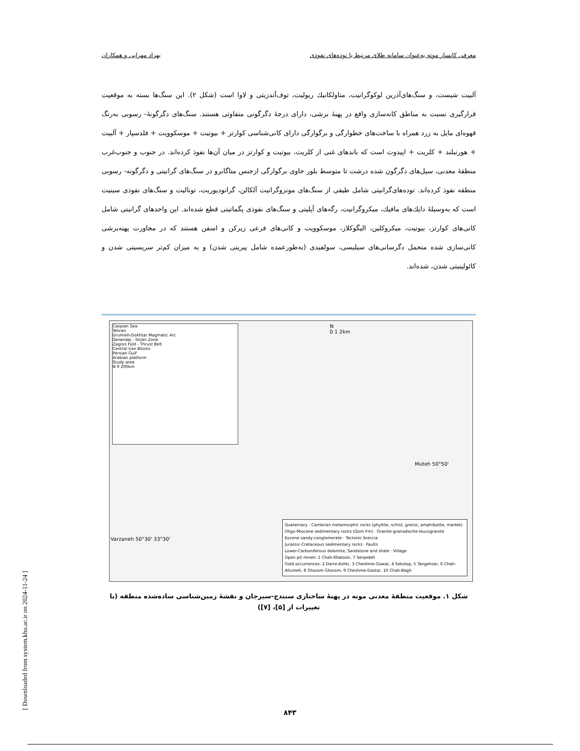معرفی کانسار موته به‌عنوان سامانه طلای مرتبط با توده‌های نفوذی بهزاد مهرابی و همکاران
آلبیت شیست، و سنگ‌های‌آذرین لوکوگرانیت، متاولکانیك ریولیت، توف‌آندزیتی و لاوا است (شکل ۲). این سنگ‌ها بسته به موقعیت قرارگیری نسبت به مناطق کانه‌سازی واقع در پهنهٔ برشی، دارای درجهٔ دگرگونی متفاوتی هستند. سنگ‌های دگرگونهٔ- رسوبی به‌رنگ قهوه‌ای مایل به زرد همراه با ساخت‌های خطوارگی و برگوارگی دارای کانی‌شناسی کوارتز + بیوتیت + موسکوویت + فلدسپار + آلبیت + هورنبلند + کلریت + اپیدوت است که باندهای غنی از کلریت، بیوتیت و کوارتز در میان آن‌ها نفوذ کرده‌اند. در جنوب و جنوب‌غرب منطقهٔ معدنی، سیل‌های دگرگون شده درشت تا متوسط بلور حاوی برگوارگی ازجنس متاگابرو در سنگ‌های گرانیتی و دگرگونه- رسوبی منطقه نفوذ کرده‌اند. توده‌های‌گرانیتی شامل طیفی از سنگ‌های مونزوگرانیت آلکالن، گرانودیوریت، تونالیت و سنگ‌های نفوذی سینیت است که به‌وسیلهٔ دایك‌های مافیك، میکروگرانیت، رگه‌های آپلیتی و سنگ‌های نفوذی پگماتیتی قطع شده‌اند. این واحدهای گرانیتی شامل کانی‌های کوارتز، بیوتیت، میکروکلین، الیگوکلاز، موسکوویت و کانی‌های فرعی زیرکن و اسفن هستند که در مجاورت پهنه‌برشی کانی‌سازی شده متحمل دگرسانی‌های سیلیسی، سولفیدی (به‌طورعمده شامل پیریتی شدن) و به میزان کم‌تر سریسیتی شدن و کائولینیتی شدن، شده‌اند.
Caspian Sea
Tehran
Urumieh-Dokhtar Magmatic Arc
Sanandaj - Sirjan Zone
Zagros Fold - Thrust Belt
Central Iran Blocks
Persian Gulf
Arabian platform
Study area
N 0 200km
N
0 1 2km
Varzaneh 50°30' 33°30'
Muteh 50°50'
Quaternary · Cambrian metamorphic rocks (phyllite, schist, gneiss, amphibolite, marble)
Oligo-Miocene sedimentary rocks (Qom Fm) · Granite-granodiorite-leucogranite
Eocene sandy-conglomerate · Tectonic breccia
Jurassic-Cretaceous sedimentary rocks · Faults
Lower-Carboniferous dolomite, Sandstone and shale · Village
Open pit mines: 1 Chah-Khatoon, 7 Senjedeh
Gold occurrences: 2 Darre-Ashki, 3 Cheshme-Gowar, 4 Sekolop, 5 Tangehzar, 6 Chah-Allumeh, 8 Ghorom Ghorom, 9 Cheshme-Dastar, 10 Chah-Bagh
شکل ۱. موقعیت منطقهٔ معدنی موته در پهنهٔ ساختاری سنندج-سیرجان و نقشهٔ زمین‌شناسی ساده‌شده منطقه (با تغییرات از [۵]، [۷])
۸۴۳
[ Downloaded from system.khu.ac.ir on 2024-11-24 ]